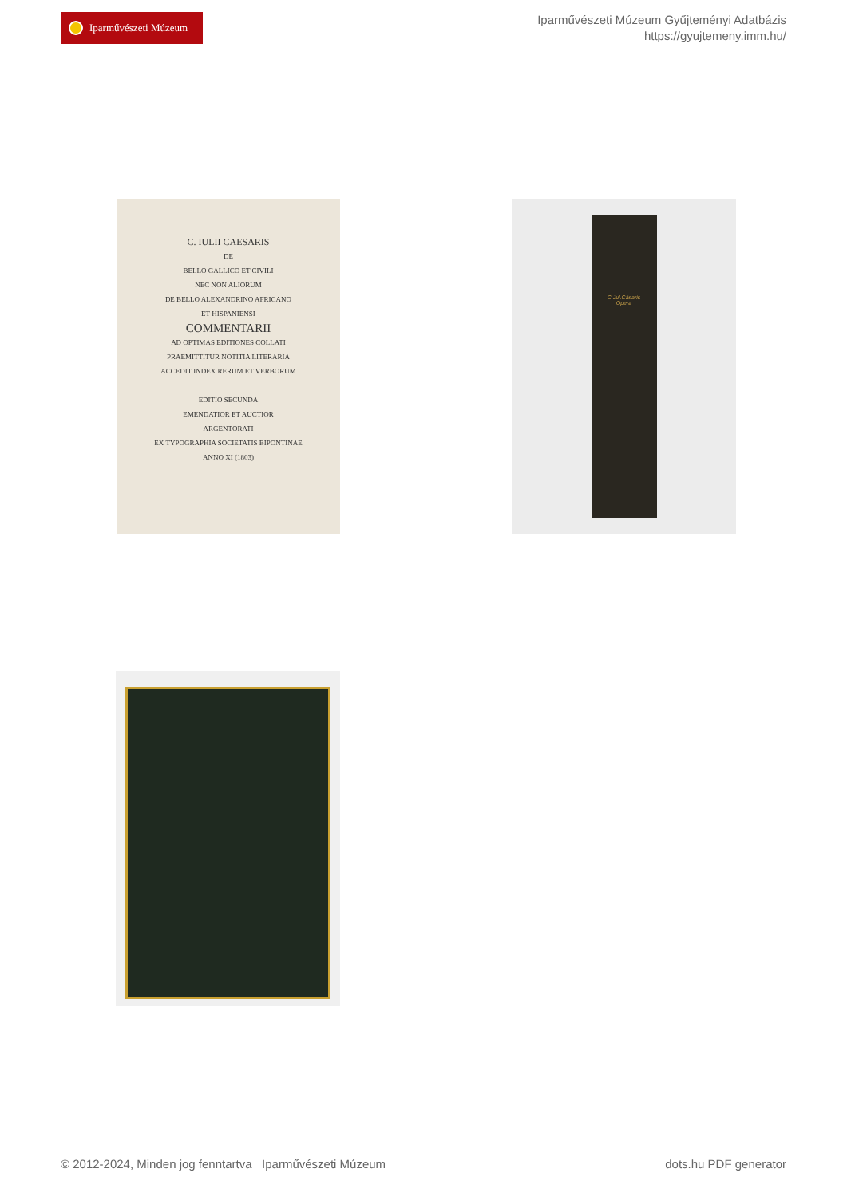Iparművészeti Múzeum
Iparművészeti Múzeum Gyűjteményi Adatbázis
https://gyujtemeny.imm.hu/
C. IULII CAESARIS
DE
BELLO GALLICO ET CIVILI
NEC NON ALIORUM
DE BELLO ALEXANDRINO AFRICANO
ET HISPANIENSI
COMMENTARII
AD OPTIMAS EDITIONES COLLATI
PRAEMITTITUR NOTITIA LITERARIA
ACCEDIT INDEX RERUM ET VERBORUM
EDITIO SECUNDA
EMENDATIOR ET AUCTIOR
ARGENTORATI
EX TYPOGRAPHIA SOCIETATIS BIPONTINAE
ANNO XI (1803)
C.Jul.Cäsaris
Opera
© 2012-2024, Minden jog fenntartva Iparművészeti Múzeum dots.hu PDF generator